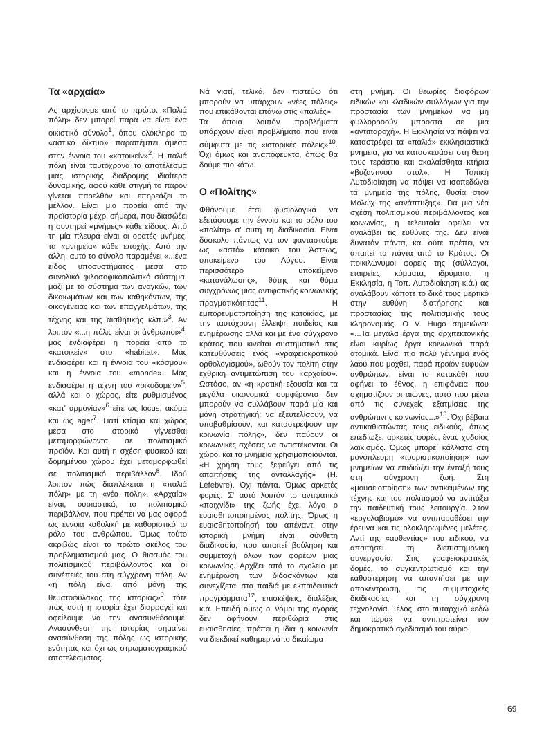Τα «αρχαία»
Ας αρχίσουμε από το πρώτο. «Παλιά πόλη» δεν μπορεί παρά να είναι ένα οικιστικό σύνολο<sup>1</sup>, όπου ολόκληρο το «αστικό δίκτυο» παραπέμπει άμεσα στην έννοια του «κατοικείν»<sup>2</sup>. Η παλιά πόλη είναι ταυτόχρονα το αποτέλεσμα μιας ιστορικής διαδρομής ιδιαίτερα δυναμικής, αφού κάθε στιγμή το παρόν γίνεται παρελθόν και επηρεάζει το μέλλον. Είναι μια πορεία από την προϊστορία μέχρι σήμερα, που διασώζει ή συντηρεί «μνήμες» κάθε είδους. Από τη μία πλευρά είναι οι ορατές μνήμες, τα «μνημεία» κάθε εποχής. Από την άλλη, αυτό το σύνολο παραμένει «...ένα είδος υποσυστήματος μέσα στο συνολικό φιλοσοφικοπολιτικό σύστημα, μαζί με το σύστημα των αναγκών, των δικαιωμάτων και των καθηκόντων, της οικογένειας και των επαγγελμάτων, της τέχνης και της αισθητικής κλπ.»<sup>3</sup>. Αν λοιπόν «...η πόλις είναι οι άνθρωποι»<sup>4</sup>, μας ενδιαφέρει η πορεία από το «κατοικείν» στο «habitat». Μας ενδιαφέρει και η έννοια του «κόσμου» και η έννοια του «monde». Μας ενδιαφέρει η τέχνη του «οικοδομείν»<sup>5</sup>, αλλά και ο χώρος, είτε ρυθμισμένος «κατ' αρμονίαν»<sup>6</sup> είτε ως locus, ακόμα και ως ager<sup>7</sup>. Γιατί κτίσμα και χώρος μέσα στο ιστορικό γίγνεσθαι μεταμορφώνονται σε πολιτισμικό προϊόν. Και αυτή η σχέση φυσικού και δομημένου χώρου έχει μεταμορφωθεί σε πολιτισμικό περιβάλλον<sup>8</sup>. Ιδού λοιπόν πώς διαπλέκεται η «παλιά πόλη» με τη «νέα πόλη». «Αρχαία» είναι, ουσιαστικά, το πολιτισμικό περιβάλλον, που πρέπει να μας αφορά ως έννοια καθολική με καθοριστικό το ρόλο του ανθρώπου. Όμως τούτο ακριβώς είναι το πρώτο σκέλος του προβληματισμού μας. Ο θιασμός του πολιτισμικού περιβάλλοντος και οι συνέπειές του στη σύγχρονη πόλη. Αν «η πόλη είναι από μόνη της θεματοφύλακας της ιστορίας»<sup>9</sup>, τότε πώς αυτή η ιστορία έχει διαρραγεί και οφείλουμε να την ανασυνθέσουμε. Ανασύνθεση της ιστορίας σημαίνει ανασύνθεση της πόλης ως ιστορικής ενότητας και όχι ως στρωματογραφικού αποτελέσματος.
Νά γιατί, τελικά, δεν πιστεύω ότι μπορούν να υπάρχουν «νέες πόλεις» που επικάθονται επάνω στις «παλιές».
Τα όποια λοιπόν προβλήματα υπάρχουν είναι προβλήματα που είναι σύμφυτα με τις «ιστορικές πόλεις»<sup>10</sup>. Όχι όμως και αναπόφευκτα, όπως θα δούμε πιο κάτω.
Ο «Πολίτης»
Φθάνουμε έτσι φυσιολογικά να εξετάσουμε την έννοια και το ρόλο του «πολίτη» σ' αυτή τη διαδικασία. Είναι δύσκολο πάντως να τον φανταστούμε ως «αστό» κάτοικο του Άστεως, υποκείμενο του Λόγου. Είναι περισσότερο υποκείμενο «κατανάλωσης», θύτης και θύμα συγχρόνως μιας αντιφατικής κοινωνικής πραγματικότητας<sup>11</sup>. Η εμπορευματοποίηση της κατοικίας, με την ταυτόχρονη έλλειψη παιδείας και ενημέρωσης αλλά και με ένα σύγχρονο κράτος που κινείται συστηματικά στις κατευθύνσεις ενός «γραφειοκρατικού ορθολογισμού», ωθούν τον πολίτη στην εχθρική αντιμετώπιση του «αρχαίου». Ωστόσο, αν «η κρατική εξουσία και τα μεγάλα οικονομικά συμφέροντα δεν μπορούν να συλλάβουν παρά μία και μόνη στρατηγική: να εξευτελίσουν, να υποβαθμίσουν, και καταστρέψουν την κοινωνία πόλης», δεν παύουν οι κοινωνικές σχέσεις να αντιστέκονται. Οι χώροι και τα μνημεία χρησιμοποιούνται. «Η χρήση τους ξεφεύγει από τις απαιτήσεις της ανταλλαγής» (Η. Lefebvre). Όχι πάντα. Όμως αρκετές φορές. Σ' αυτό λοιπόν το αντιφατικό «παιχνίδι» της ζωής έχει λόγο ο ευαισθητοποιημένος πολίτης. Όμως η ευαισθητοποίησή του απέναντι στην ιστορική μνήμη είναι σύνθετη διαδικασία, που απαιτεί βούληση και συμμετοχή όλων των φορέων μιας κοινωνίας. Αρχίζει από το σχολείο με ενημέρωση των διδασκόντων και συνεχίζεται στα παιδιά με εκπαιδευτικά προγράμματα<sup>12</sup>, επισκέψεις, διαλέξεις κ.ά. Επειδή όμως οι νόμοι της αγοράς δεν αφήνουν περιθώρια στις ευαισθησίες, πρέπει η ίδια η κοινωνία να διεκδικεί καθημερινά το δικαίωμα
στη μνήμη. Οι θεωρίες διαφόρων ειδικών και κλαδικών συλλόγων για την προστασία των μνημείων να μη φυλλορροούν μπροστά σε μια «αντιπαροχή». Η Εκκλησία να πάψει να καταστρέφει τα «παλιά» εκκλησιαστικά μνημεία, για να κατασκευάσει στη θέση τους τεράστια και ακαλαίσθητα κτήρια «βυζαντινού στυλ». Η Τοπική Αυτοδιοίκηση να πάψει να ισοπεδώνει τα μνημεία της πόλης, θυσία στον Μολώχ της «ανάπτυξης». Για μια νέα σχέση πολιτισμικού περιβάλλοντος και κοινωνίας, η τελευταία οφείλει να αναλάβει τις ευθύνες της. Δεν είναι δυνατόν πάντα, και ούτε πρέπει, να απαιτεί τα πάντα από το Κράτος. Οι ποικιλώνυμοι φορείς της (σύλλογοι, εταιρείες, κόμματα, ιδρύματα, η Εκκλησία, η Τοπ. Αυτοδιοίκηση κ.ά.) ας αναλάβουν κάποτε το δικό τους μερτικό στην ευθύνη διατήρησης και προστασίας της πολιτισμικής τους κληρονομιάς. Ο V. Hugo σημειώνει: «...Τα μεγάλα έργα της αρχιτεκτονικής είναι κυρίως έργα κοινωνικά παρά ατομικά. Είναι πιο πολύ γέννημα ενός λαού που μοχθεί, παρά προϊόν ευφυών ανθρώπων, είναι το κατακάθι που αφήνει το έθνος, η επιφάνεια που σχηματίζουν οι αιώνες, αυτό που μένει από τις συνεχείς εξατμίσεις της ανθρώπινης κοινωνίας...»<sup>13</sup>. Όχι βέβαια αντικαθιστώντας τους ειδικούς, όπως επεδίωξε, αρκετές φορές, ένας χυδαίος λαϊκισμός. Όμως μπορεί κάλλιστα στη μονόπλευρη «τουριστικοποίηση» των μνημείων να επιδιώξει την ένταξή τους στη σύγχρονη ζωή. Στη «μουσειοποίηση» των αντικειμένων της τέχνης και του πολιτισμού να αντιτάξει την παιδευτική τους λειτουργία. Στον «εργολαβισμό» να αντιπαραθέσει την έρευνα και τις ολοκληρωμένες μελέτες. Αντί της «αυθεντίας» του ειδικού, να απαιτήσει τη διεπιστημονική συνεργασία. Στις γραφειοκρατικές δομές, το συγκεντρωτισμό και την καθυστέρηση να απαντήσει με την αποκέντρωση, τις συμμετοχικές διαδικασίες και τη σύγχρονη τεχνολογία. Τέλος, στο αυταρχικό «εδώ και τώρα» να αντιπροτείνει τον δημοκρατικό σχεδιασμό του αύριο.
69